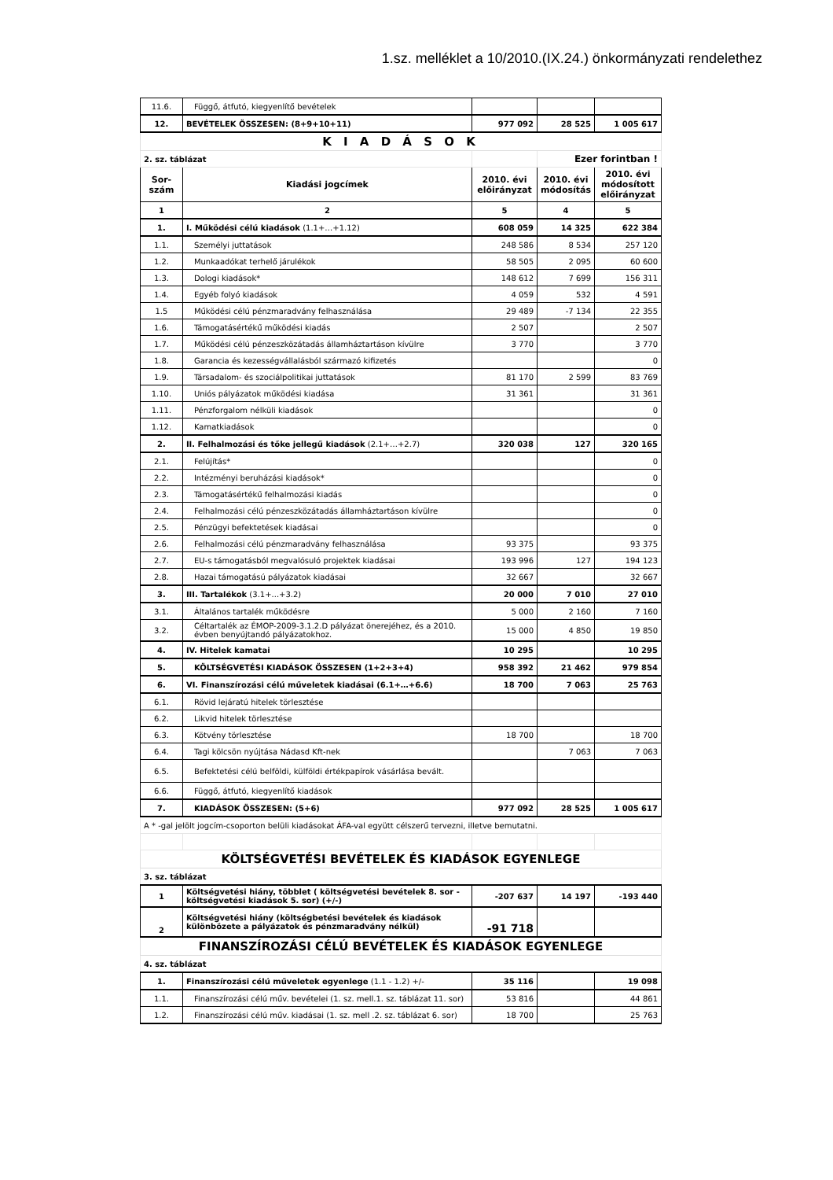1.sz. melléklet a 10/2010.(IX.24.) önkormányzati rendelethez
| 11.6. | Függő, átfutó, kiegyenlítő bevételek | | | |
| 12. | BEVÉTELEK ÖSSZESEN: (8+9+10+11) | 977 092 | 28 525 | 1 005 617 |
| K I A D Á S O K | | | | |
| 2. sz. táblázat | | | Ezer forintban ! | |
| Sor- szám | Kiadási jogcímek | 2010. évi előirányzat | 2010. évi módosítás | 2010. évi módosított előirányzat |
| 1 | 2 | 5 | 4 | 5 |
| 1. | I. Működési célú kiadások (1.1+…+1.12) | 608 059 | 14 325 | 622 384 |
| 1.1. | Személyi juttatások | 248 586 | 8 534 | 257 120 |
| 1.2. | Munkaadókat terhelő járulékok | 58 505 | 2 095 | 60 600 |
| 1.3. | Dologi kiadások* | 148 612 | 7 699 | 156 311 |
| 1.4. | Egyéb folyó kiadások | 4 059 | 532 | 4 591 |
| 1.5 | Működési célú pénzmaradvány felhasználása | 29 489 | -7 134 | 22 355 |
| 1.6. | Támogatásértékű működési kiadás | 2 507 | | 2 507 |
| 1.7. | Működési célú pénzeszközátadás államháztartáson kívülre | 3 770 | | 3 770 |
| 1.8. | Garancia és kezességvállalásból származó kifizetés | | | 0 |
| 1.9. | Társadalom- és szociálpolitikai juttatások | 81 170 | 2 599 | 83 769 |
| 1.10. | Uniós pályázatok működési kiadása | 31 361 | | 31 361 |
| 1.11. | Pénzforgalom nélküli kiadások | | | 0 |
| 1.12. | Kamatkiadások | | | 0 |
| 2. | II. Felhalmozási és tőke jellegű kiadások (2.1+…+2.7) | 320 038 | 127 | 320 165 |
| 2.1. | Felújítás* | | | 0 |
| 2.2. | Intézményi beruházási kiadások* | | | 0 |
| 2.3. | Támogatásértékű felhalmozási kiadás | | | 0 |
| 2.4. | Felhalmozási célú pénzeszközátadás államháztartáson kívülre | | | 0 |
| 2.5. | Pénzügyi befektetések kiadásai | | | 0 |
| 2.6. | Felhalmozási célú pénzmaradvány felhasználása | 93 375 | | 93 375 |
| 2.7. | EU-s támogatásból megvalósuló projektek kiadásai | 193 996 | 127 | 194 123 |
| 2.8. | Hazai támogatású pályázatok kiadásai | 32 667 | | 32 667 |
| 3. | III. Tartalékok (3.1+...+3.2) | 20 000 | 7 010 | 27 010 |
| 3.1. | Általános tartalék működésre | 5 000 | 2 160 | 7 160 |
| 3.2. | Céltartalék az ÉMOP-2009-3.1.2.D pályázat önerejéhez, és a 2010. évben benyújtandó pályázatokhoz. | 15 000 | 4 850 | 19 850 |
| 4. | IV. Hitelek kamatai | 10 295 | | 10 295 |
| 5. | KÖLTSÉGVETÉSI KIADÁSOK ÖSSZESEN (1+2+3+4) | 958 392 | 21 462 | 979 854 |
| 6. | VI. Finanszírozási célú műveletek kiadásai (6.1+…+6.6) | 18 700 | 7 063 | 25 763 |
| 6.1. | Rövid lejáratú hitelek törlesztése | | | |
| 6.2. | Likvid hitelek törlesztése | | | |
| 6.3. | Kötvény törlesztése | 18 700 | | 18 700 |
| 6.4. | Tagi kölcsön nyújtása Nádasd Kft-nek | | 7 063 | 7 063 |
| 6.5. | Befektetési célú belföldi, külföldi értékpapírok vásárlása bevált. | | | |
| 6.6. | Függő, átfutó, kiegyenlítő kiadások | | | |
| 7. | KIADÁSOK ÖSSZESEN: (5+6) | 977 092 | 28 525 | 1 005 617 |
| A * -gal jelölt jogcím-csoporton belüli kiadásokat ÁFA-val együtt célszerű tervezni, illetve bemutatni. | | | | |
| KÖLTSÉGVETÉSI BEVÉTELEK ÉS KIADÁSOK EGYENLEGE | | | | |
| 3. sz. táblázat | | | | |
| 1 | Költségvetési hiány, többlet ( költségvetési bevételek 8. sor - költségvetési kiadások 5. sor) (+/-) | -207 637 | 14 197 | -193 440 |
| 2 | Költségvetési hiány (költségbetési bevételek és kiadások különbözete a pályázatok és pénzmaradvány nélkül) | -91 718 | | |
| FINANSZÍROZÁSI CÉLÚ BEVÉTELEK ÉS KIADÁSOK EGYENLEGE | | | | |
| 4. sz. táblázat | | | | |
| 1. | Finanszírozási célú műveletek egyenlege (1.1 - 1.2) +/- | 35 116 | | 19 098 |
| 1.1. | Finanszírozási célú műv. bevételei (1. sz. mell.1. sz. táblázat 11. sor) | 53 816 | | 44 861 |
| 1.2. | Finanszírozási célú műv. kiadásai (1. sz. mell .2. sz. táblázat 6. sor) | 18 700 | | 25 763 |